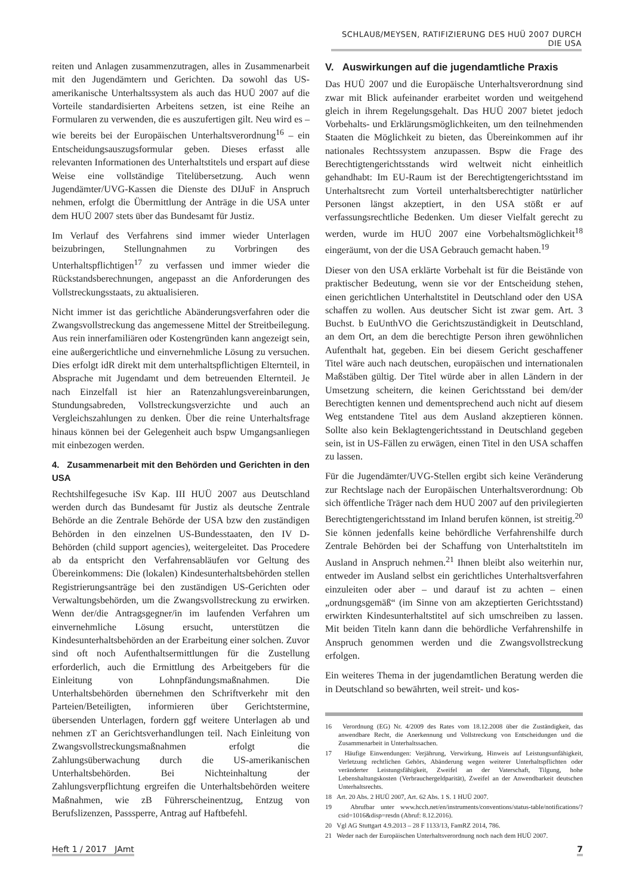SCHLAUß/MEYSEN, RATIFIZIERUNG DES HUÜ 2007 DURCH DIE USA
reiten und Anlagen zusammenzutragen, alles in Zusammenarbeit mit den Jugendämtern und Gerichten. Da sowohl das US-amerikanische Unterhaltssystem als auch das HUÜ 2007 auf die Vorteile standardisierten Arbeitens setzen, ist eine Reihe an Formularen zu verwenden, die es auszufertigen gilt. Neu wird es – wie bereits bei der Europäischen Unterhaltsverordnung<sup>16</sup> – ein Entscheidungsauszugsformular geben. Dieses erfasst alle relevanten Informationen des Unterhaltstitels und erspart auf diese Weise eine vollständige Titelübersetzung. Auch wenn Jugendämter/UVG-Kassen die Dienste des DIJuF in Anspruch nehmen, erfolgt die Übermittlung der Anträge in die USA unter dem HUÜ 2007 stets über das Bundesamt für Justiz.
Im Verlauf des Verfahrens sind immer wieder Unterlagen beizubringen, Stellungnahmen zu Vorbringen des Unterhaltspflichtigen<sup>17</sup> zu verfassen und immer wieder die Rückstandsberechnungen, angepasst an die Anforderungen des Vollstreckungsstaats, zu aktualisieren.
Nicht immer ist das gerichtliche Abänderungsverfahren oder die Zwangsvollstreckung das angemessene Mittel der Streitbeilegung. Aus rein innerfamiliären oder Kostengründen kann angezeigt sein, eine außergerichtliche und einvernehmliche Lösung zu versuchen. Dies erfolgt idR direkt mit dem unterhaltspflichtigen Elternteil, in Absprache mit Jugendamt und dem betreuenden Elternteil. Je nach Einzelfall ist hier an Ratenzahlungsvereinbarungen, Stundungsabreden, Vollstreckungsverzichte und auch an Vergleichszahlungen zu denken. Über die reine Unterhaltsfrage hinaus können bei der Gelegenheit auch bspw Umgangsanliegen mit einbezogen werden.
4. Zusammenarbeit mit den Behörden und Gerichten in den USA
Rechtshilfegesuche iSv Kap. III HUÜ 2007 aus Deutschland werden durch das Bundesamt für Justiz als deutsche Zentrale Behörde an die Zentrale Behörde der USA bzw den zuständigen Behörden in den einzelnen US-Bundesstaaten, den IV D-Behörden (child support agencies), weitergeleitet. Das Procedere ab da entspricht den Verfahrensabläufen vor Geltung des Übereinkommens: Die (lokalen) Kindesunterhaltsbehörden stellen Registrierungsanträge bei den zuständigen US-Gerichten oder Verwaltungsbehörden, um die Zwangsvollstreckung zu erwirken. Wenn der/die Antragsgegner/in im laufenden Verfahren um einvernehmliche Lösung ersucht, unterstützen die Kindesunterhaltsbehörden an der Erarbeitung einer solchen. Zuvor sind oft noch Aufenthaltsermittlungen für die Zustellung erforderlich, auch die Ermittlung des Arbeitgebers für die Einleitung von Lohnpfändungsmaßnahmen. Die Unterhaltsbehörden übernehmen den Schriftverkehr mit den Parteien/Beteiligten, informieren über Gerichtstermine, übersenden Unterlagen, fordern ggf weitere Unterlagen ab und nehmen zT an Gerichtsverhandlungen teil. Nach Einleitung von Zwangsvollstreckungsmaßnahmen erfolgt die Zahlungsüberwachung durch die US-amerikanischen Unterhaltsbehörden. Bei Nichteinhaltung der Zahlungsverpflichtung ergreifen die Unterhaltsbehörden weitere Maßnahmen, wie zB Führerscheinentzug, Entzug von Berufslizenzen, Passsperre, Antrag auf Haftbefehl.
V. Auswirkungen auf die jugendamtliche Praxis
Das HUÜ 2007 und die Europäische Unterhaltsverordnung sind zwar mit Blick aufeinander erarbeitet worden und weitgehend gleich in ihrem Regelungsgehalt. Das HUÜ 2007 bietet jedoch Vorbehalts- und Erklärungsmöglichkeiten, um den teilnehmenden Staaten die Möglichkeit zu bieten, das Übereinkommen auf ihr nationales Rechtssystem anzupassen. Bspw die Frage des Berechtigtengerichtsstands wird weltweit nicht einheitlich gehandhabt: Im EU-Raum ist der Berechtigtengerichtsstand im Unterhaltsrecht zum Vorteil unterhaltsberechtigter natürlicher Personen längst akzeptiert, in den USA stößt er auf verfassungsrechtliche Bedenken. Um dieser Vielfalt gerecht zu werden, wurde im HUÜ 2007 eine Vorbehaltsmöglichkeit<sup>18</sup> eingeräumt, von der die USA Gebrauch gemacht haben.<sup>19</sup>
Dieser von den USA erklärte Vorbehalt ist für die Beistände von praktischer Bedeutung, wenn sie vor der Entscheidung stehen, einen gerichtlichen Unterhaltstitel in Deutschland oder den USA schaffen zu wollen. Aus deutscher Sicht ist zwar gem. Art. 3 Buchst. b EuUnthVO die Gerichtszuständigkeit in Deutschland, an dem Ort, an dem die berechtigte Person ihren gewöhnlichen Aufenthalt hat, gegeben. Ein bei diesem Gericht geschaffener Titel wäre auch nach deutschen, europäischen und internationalen Maßstäben gültig. Der Titel würde aber in allen Ländern in der Umsetzung scheitern, die keinen Gerichtsstand bei dem/der Berechtigten kennen und dementsprechend auch nicht auf diesem Weg entstandene Titel aus dem Ausland akzeptieren können. Sollte also kein Beklagtengerichtsstand in Deutschland gegeben sein, ist in US-Fällen zu erwägen, einen Titel in den USA schaffen zu lassen.
Für die Jugendämter/UVG-Stellen ergibt sich keine Veränderung zur Rechtslage nach der Europäischen Unterhaltsverordnung: Ob sich öffentliche Träger nach dem HUÜ 2007 auf den privilegierten Berechtigtengerichtsstand im Inland berufen können, ist streitig.<sup>20</sup> Sie können jedenfalls keine behördliche Verfahrenshilfe durch Zentrale Behörden bei der Schaffung von Unterhaltstiteln im Ausland in Anspruch nehmen.<sup>21</sup> Ihnen bleibt also weiterhin nur, entweder im Ausland selbst ein gerichtliches Unterhaltsverfahren einzuleiten oder aber – und darauf ist zu achten – einen „ordnungsgemäß“ (im Sinne von am akzeptierten Gerichtsstand) erwirkten Kindesunterhaltstitel auf sich umschreiben zu lassen. Mit beiden Titeln kann dann die behördliche Verfahrenshilfe in Anspruch genommen werden und die Zwangsvollstreckung erfolgen.
Ein weiteres Thema in der jugendamtlichen Beratung werden die in Deutschland so bewährten, weil streit- und kos-
16 Verordnung (EG) Nr. 4/2009 des Rates vom 18.12.2008 über die Zuständigkeit, das anwendbare Recht, die Anerkennung und Vollstreckung von Entscheidungen und die Zusammenarbeit in Unterhaltssachen.
17 Häufige Einwendungen: Verjährung, Verwirkung, Hinweis auf Leistungsunfähigkeit, Verletzung rechtlichen Gehörs, Abänderung wegen weiterer Unterhaltspflichten oder veränderter Leistungsfähigkeit, Zweifel an der Vaterschaft, Tilgung, hohe Lebenshaltungskosten (Verbrauchergeldparität), Zweifel an der Anwendbarkeit deutschen Unterhaltsrechts.
18 Art. 20 Abs. 2 HUÜ 2007, Art. 62 Abs. 1 S. 1 HUÜ 2007.
19 Abrufbar unter www.hcch.net/en/instruments/conventions/status-table/notifications/?csid=1016&disp=resdn (Abruf: 8.12.2016).
20 Vgl AG Stuttgart 4.9.2013 – 28 F 1133/13, FamRZ 2014, 786.
21 Weder nach der Europäischen Unterhaltsverordnung noch nach dem HUÜ 2007.
Heft 1 / 2017 JAmt 7